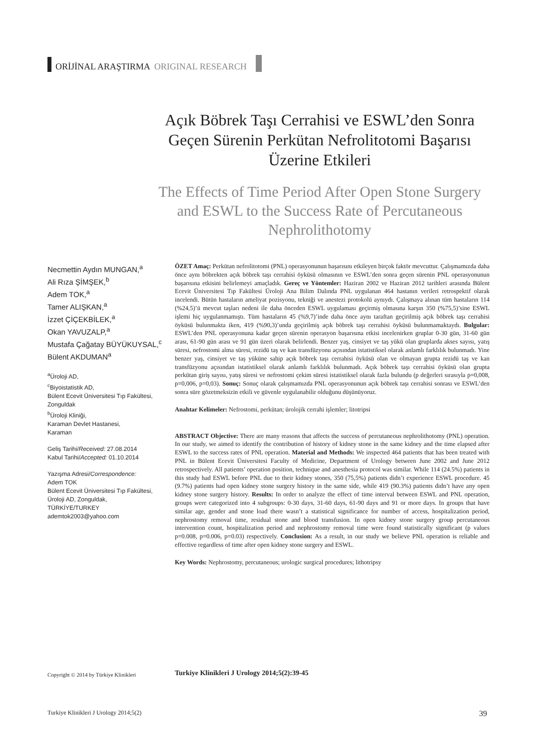ORİJİNAL ARAŞTIRMA ORIGINAL RESEARCH
Açık Böbrek Taşı Cerrahisi ve ESWL’den Sonra Geçen Sürenin Perkütan Nefrolitotomi Başarısı Üzerine Etkileri
The Effects of Time Period After Open Stone Surgery and ESWL to the Success Rate of Percutaneous Nephrolithotomy
Necmettin Aydın MUNGAN,<sup>a</sup>
Ali Rıza ŞİMŞEK,<sup>b</sup>
Adem TOK,<sup>a</sup>
Tamer ALIŞKAN,<sup>a</sup>
İzzet ÇİÇEKBİLEK,<sup>a</sup>
Okan YAVUZALP,<sup>a</sup>
Mustafa Çağatay BÜYÜKUYSAL,<sup>c</sup>
Bülent AKDUMAN<sup>a</sup>
<sup>a</sup> Üroloji AD,
<sup>c</sup> Biyoistatistik AD,
Bülent Ecevit Üniversitesi Tıp Fakültesi, Zonguldak
<sup>b</sup> Üroloji Kliniği,
Karaman Devlet Hastanesi,
Karaman
Geliş Tarihi/Received: 27.08.2014
Kabul Tarihi/Accepted: 01.10.2014
Yazışma Adresi/Correspondence:
Adem TOK
Bülent Ecevit Üniversitesi Tıp Fakültesi, Üroloji AD, Zonguldak,
TÜRKİYE/TURKEY
ademtok2003@yahoo.com
ÖZET Amaç: Perkütan nefrolitotomi (PNL) operasyonunun başarısını etkileyen birçok faktör mevcuttur. Çalışmamızda daha önce aynı böbrekten açık böbrek taşı cerrahisi öyküsü olmasının ve ESWL’den sonra geçen sürenin PNL operasyonunun başarısına etkisini belirlemeyi amaçladık. Gereç ve Yöntemler: Haziran 2002 ve Haziran 2012 tarihleri arasında Bülent Ecevit Üniversitesi Tıp Fakültesi Üroloji Ana Bilim Dalında PNL uygulanan 464 hastanın verileri retrospektif olarak incelendi. Bütün hastaların ameliyat pozisyonu, tekniği ve anestezi protokolü aynıydı. Çalışmaya alınan tüm hastaların 114 (%24,5)’ü mevcut taşları nedeni ile daha önceden ESWL uygulaması geçirmiş olmasına karşın 350 (%75,5)’sine ESWL işlemi hiç uygulanmamıştı. Tüm hastaların 45 (%9,7)’inde daha önce aynı taraftan geçirilmiş açık böbrek taşı cerrahisi öyküsü bulunmakta iken, 419 (%90,3)’unda geçirilmiş açık böbrek taşı cerrahisi öyküsü bulunmamaktaydı. Bulgular: ESWL’den PNL operasyonuna kadar geçen sürenin operasyon başarısına etkisi incelenirken gruplar 0-30 gün, 31-60 gün arası, 61-90 gün arası ve 91 gün üzeri olarak belirlendi. Benzer yaş, cinsiyet ve taş yükü olan gruplarda akses sayısı, yatış süresi, nefrostomi alma süresi, rezidü taş ve kan transfüzyonu açısından istatistiksel olarak anlamlı farklılık bulunmadı. Yine benzer yaş, cinsiyet ve taş yüküne sahip açık böbrek taşı cerrahisi öyküsü olan ve olmayan grupta rezidü taş ve kan transfüzyonu açısından istatistiksel olarak anlamlı farklılık bulunmadı. Açık böbrek taşı cerrahisi öyküsü olan grupta perkütan giriş sayısı, yatış süresi ve nefrostomi çekim süresi istatistiksel olarak fazla bulundu (p değerleri sırasıyla p=0,008, p=0,006, p=0,03). Sonuç: Sonuç olarak çalışmamızda PNL operasyonunun açık böbrek taşı cerrahisi sonrası ve ESWL’den sonra süre gözetmeksizin etkili ve güvenle uygulanabilir olduğunu düşünüyoruz.
Anahtar Kelimeler: Nefrostomi, perkütan; ürolojik cerrahi işlemler; litotripsi
ABSTRACT Objective: There are many reasons that affects the success of percutaneous nephrolithotomy (PNL) operation. In our study, we aimed to identify the contribution of history of kidney stone in the same kidney and the time elapsed after ESWL to the success rates of PNL operation. Material and Methods: We inspected 464 patients that has been treated with PNL in Bülent Ecevit Üniversitesi Faculty of Medicine, Department of Urology between June 2002 and June 2012 retrospectively. All patients’ operation position, technique and anesthesia protocol was similar. While 114 (24.5%) patients in this study had ESWL before PNL due to their kidney stones, 350 (75,5%) patients didn’t experience ESWL procedure. 45 (9.7%) patients had open kidney stone surgery history in the same side, while 419 (90.3%) patients didn’t have any open kidney stone surgery history. Results: In order to analyze the effect of time interval between ESWL and PNL operation, groups were categorized into 4 subgroups: 0-30 days, 31-60 days, 61-90 days and 91 or more days. In groups that have similar age, gender and stone load there wasn’t a statistical significance for number of access, hospitalization period, nephrostomy removal time, residual stone and blood transfusion. In open kidney stone surgery group percutaneous intervention count, hospitalization period and nephrostomy removal time were found statistically significant (p values p=0.008, p=0.006, p=0.03) respectively. Conclusion: As a result, in our study we believe PNL operation is reliable and effective regardless of time after open kidney stone surgery and ESWL.
Key Words: Nephrostomy, percutaneous; urologic surgical procedures; lithotripsy
Copyright © 2014 by Türkiye Klinikleri
Turkiye Klinikleri J Urology 2014;5(2):39-45
Turkiye Klinikleri J Urology 2014;5(2) 39